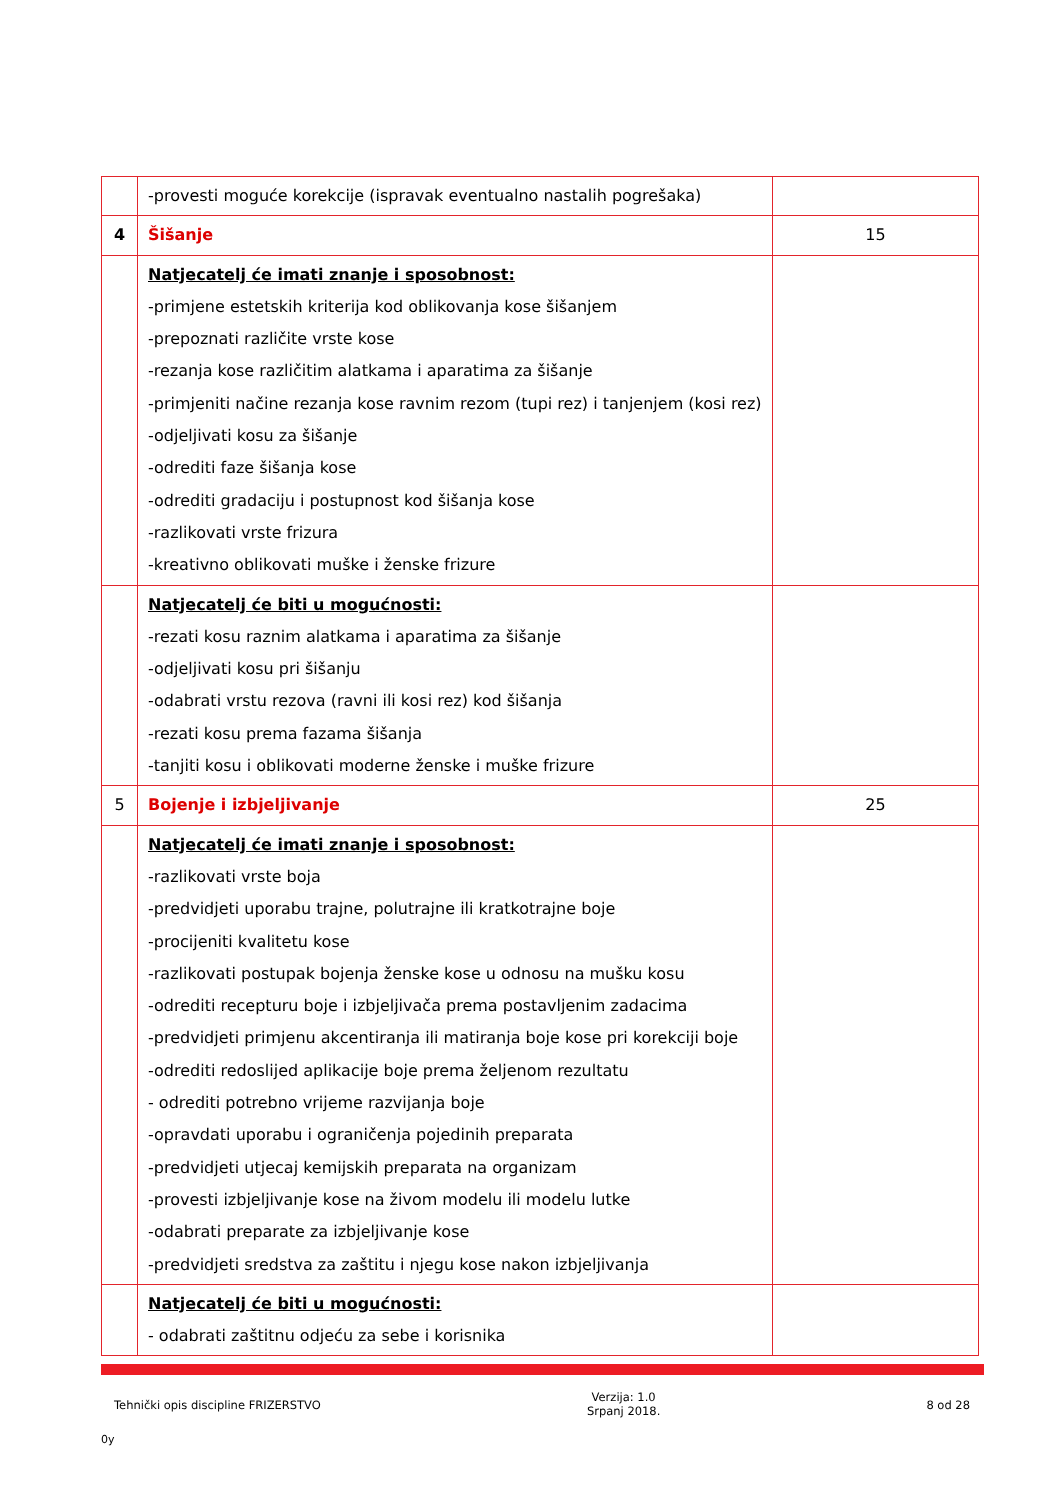| | -provesti moguće korekcije (ispravak eventualno nastalih pogrešaka) | |
| 4 | Šišanje | 15 |
| | Natjecatelj će imati znanje i sposobnost: -primjene estetskih kriterija kod oblikovanja kose šišanjem -prepoznati različite vrste kose -rezanja kose različitim alatkama i aparatima za šišanje -primjeniti načine rezanja kose ravnim rezom (tupi rez) i tanjenjem (kosi rez) -odjeljivati kosu za šišanje -odrediti faze šišanja kose -odrediti gradaciju i postupnost kod šišanja kose -razlikovati vrste frizura -kreativno oblikovati muške i ženske frizure | |
| | Natjecatelj će biti u mogućnosti: -rezati kosu raznim alatkama i aparatima za šišanje -odjeljivati kosu pri šišanju -odabrati vrstu rezova (ravni ili kosi rez) kod šišanja -rezati kosu prema fazama šišanja -tanjiti kosu i oblikovati moderne ženske i muške frizure | |
| 5 | Bojenje i izbjeljivanje | 25 |
| | Natjecatelj će imati znanje i sposobnost: -razlikovati vrste boja -predvidjeti uporabu trajne, polutrajne ili kratkotrajne boje -procijeniti kvalitetu kose -razlikovati postupak bojenja ženske kose u odnosu na mušku kosu -odrediti recepturu boje i izbjeljivača prema postavljenim zadacima -predvidjeti primjenu akcentiranja ili matiranja boje kose pri korekciji boje -odrediti redoslijed aplikacije boje prema željenom rezultatu - odrediti potrebno vrijeme razvijanja boje -opravdati uporabu i ograničenja pojedinih preparata -predvidjeti utjecaj kemijskih preparata na organizam -provesti izbjeljivanje kose na živom modelu ili modelu lutke -odabrati preparate za izbjeljivanje kose -predvidjeti sredstva za zaštitu i njegu kose nakon izbjeljivanja | |
| | Natjecatelj će biti u mogućnosti: - odabrati zaštitnu odjeću za sebe i korisnika | |
Tehnički opis discipline FRIZERSTVO
Verzija: 1.0
Srpanj 2018.
8 od 28
0y